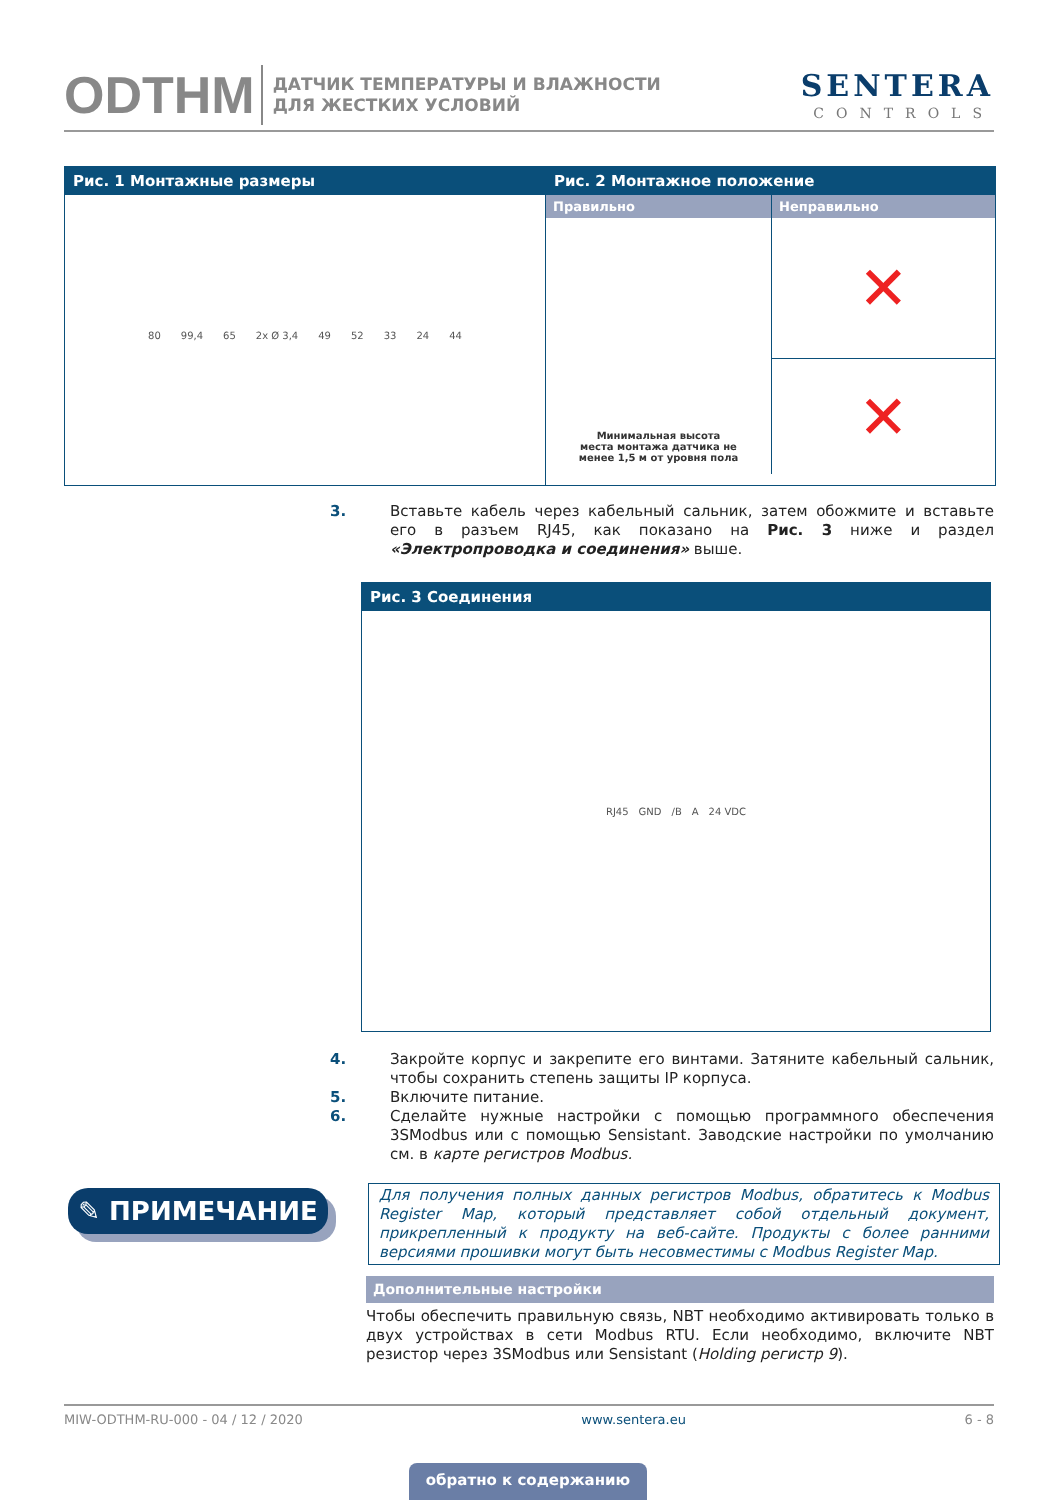ODTHM
ДАТЧИК ТЕМПЕРАТУРЫ И ВЛАЖНОСТИ
ДЛЯ ЖЕСТКИХ УСЛОВИЙ
SENTERA
CONTROLS
Рис. 1 Монтажные размеры
80 99,4 65 2x Ø 3,4 49 52 33 24 44
Рис. 2 Монтажное положение
Правильно
Минимальная высота
места монтажа датчика не
менее 1,5 м от уровня пола
Неправильно
✕
✕
3. Вставьте кабель через кабельный сальник, затем обожмите и вставьте его в разъем RJ45, как показано на Рис. 3 ниже и раздел «Электропроводка и соединения» выше.
Рис. 3 Соединения
RJ45 GND /B A 24 VDC
4. Закройте корпус и закрепите его винтами. Затяните кабельный сальник, чтобы сохранить степень защиты IP корпуса.
5. Включите питание.
6. Сделайте нужные настройки с помощью программного обеспечения 3SModbus или с помощью Sensistant. Заводские настройки по умолчанию см. в карте регистров Modbus.
✎ ПРИМЕЧАНИЕ
Для получения полных данных регистров Modbus, обратитесь к Modbus Register Map, который представляет собой отдельный документ, прикрепленный к продукту на веб-сайте. Продукты с более ранними версиями прошивки могут быть несовместимы с Modbus Register Map.
Дополнительные настройки
Чтобы обеспечить правильную связь, NBT необходимо активировать только в двух устройствах в сети Modbus RTU. Если необходимо, включите NBT резистор через 3SModbus или Sensistant (Holding регистр 9).
MIW-ODTHM-RU-000 - 04 / 12 / 2020 www.sentera.eu 6 - 8
обратно к содержанию